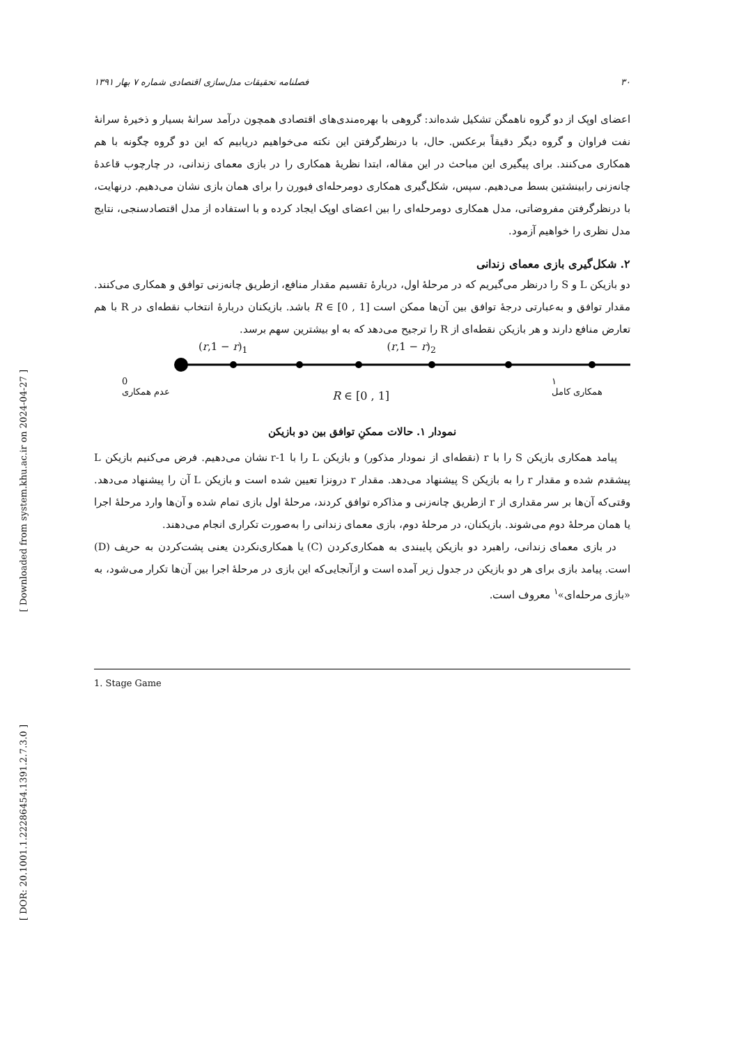[ Downloaded from system.khu.ac.ir on 2024-04-27 ]
[ DOR: 20.1001.1.22286454.1391.2.7.3.0 ]
۳۰ فصلنامه تحقیقات مدل‌سازی اقتصادی شماره ۷ بهار ۱۳۹۱
اعضای اوپک از دو گروه ناهمگن تشکیل شده‌اند: گروهی با بهره‌مندی‌های اقتصادی همچون درآمد سرانهٔ بسیار و ذخیرهٔ سرانهٔ نفت فراوان و گروه دیگر دقیقاً برعکس. حال، با درنظرگرفتن این نکته می‌خواهیم دریابیم که این دو گروه چگونه با هم همکاری می‌کنند. برای پیگیری این مباحث در این مقاله، ابتدا نظریهٔ همکاری را در بازی معمای زندانی، در چارچوب قاعدهٔ چانه‌زنی رابینشتین بسط می‌دهیم. سپس، شکل‌گیری همکاری دومرحله‌ای فیورن را برای همان بازی نشان می‌دهیم. درنهایت، با درنظرگرفتن مفروضاتی، مدل همکاری دومرحله‌ای را بین اعضای اوپک ایجاد کرده و با استفاده از مدل اقتصادسنجی، نتایج مدل نظری را خواهیم آزمود.
۲. شکل‌گیری بازی معمای زندانی
دو بازیکن L و S را درنظر می‌گیریم که در مرحلهٔ اول، دربارهٔ تقسیم مقدار منافع، ازطریق چانه‌زنی توافق و همکاری می‌کنند. مقدار توافق و به‌عبارتی درجهٔ توافق بین آن‌ها ممکن است R ∈ [0 , 1] باشد. بازیکنان دربارهٔ انتخاب نقطه‌ای در R با هم تعارض منافع دارند و هر بازیکن نقطه‌ای از R را ترجیح می‌دهد که به او بیشترین سهم برسد.
(r,1 − r)<sub>1</sub> (r,1 − r)<sub>2</sub>
0
عدم همکاری
R ∈ [0 , 1] ۱
همکاری کامل
نمودار ۱. حالات ممکنِ توافق بین دو بازیکن
پیامد همکاری بازیکن S را با r (نقطه‌ای از نمودار مذکور) و بازیکن L را با 1-r نشان می‌دهیم. فرض می‌کنیم بازیکن L پیشقدم شده و مقدار r را به بازیکن S پیشنهاد می‌دهد. مقدار r درونزا تعیین شده است و بازیکن L آن را پیشنهاد می‌دهد. وقتی‌که آن‌ها بر سر مقداری از r ازطریق چانه‌زنی و مذاکره توافق کردند، مرحلهٔ اول بازی تمام شده و آن‌ها وارد مرحلهٔ اجرا یا همان مرحلهٔ دوم می‌شوند. بازیکنان، در مرحلهٔ دوم، بازی معمای زندانی را به‌صورت تکراری انجام می‌دهند.
در بازی معمای زندانی، راهبرد دو بازیکن پایبندی به همکاری‌کردن (C) یا همکاری‌نکردن یعنی پشت‌کردن به حریف (D) است. پیامد بازی برای هر دو بازیکن در جدول زیر آمده است و ازآنجایی‌که این بازی در مرحلهٔ اجرا بین آن‌ها تکرار می‌شود، به «بازی مرحله‌ای»<sup>۱</sup> معروف است.
1. Stage Game